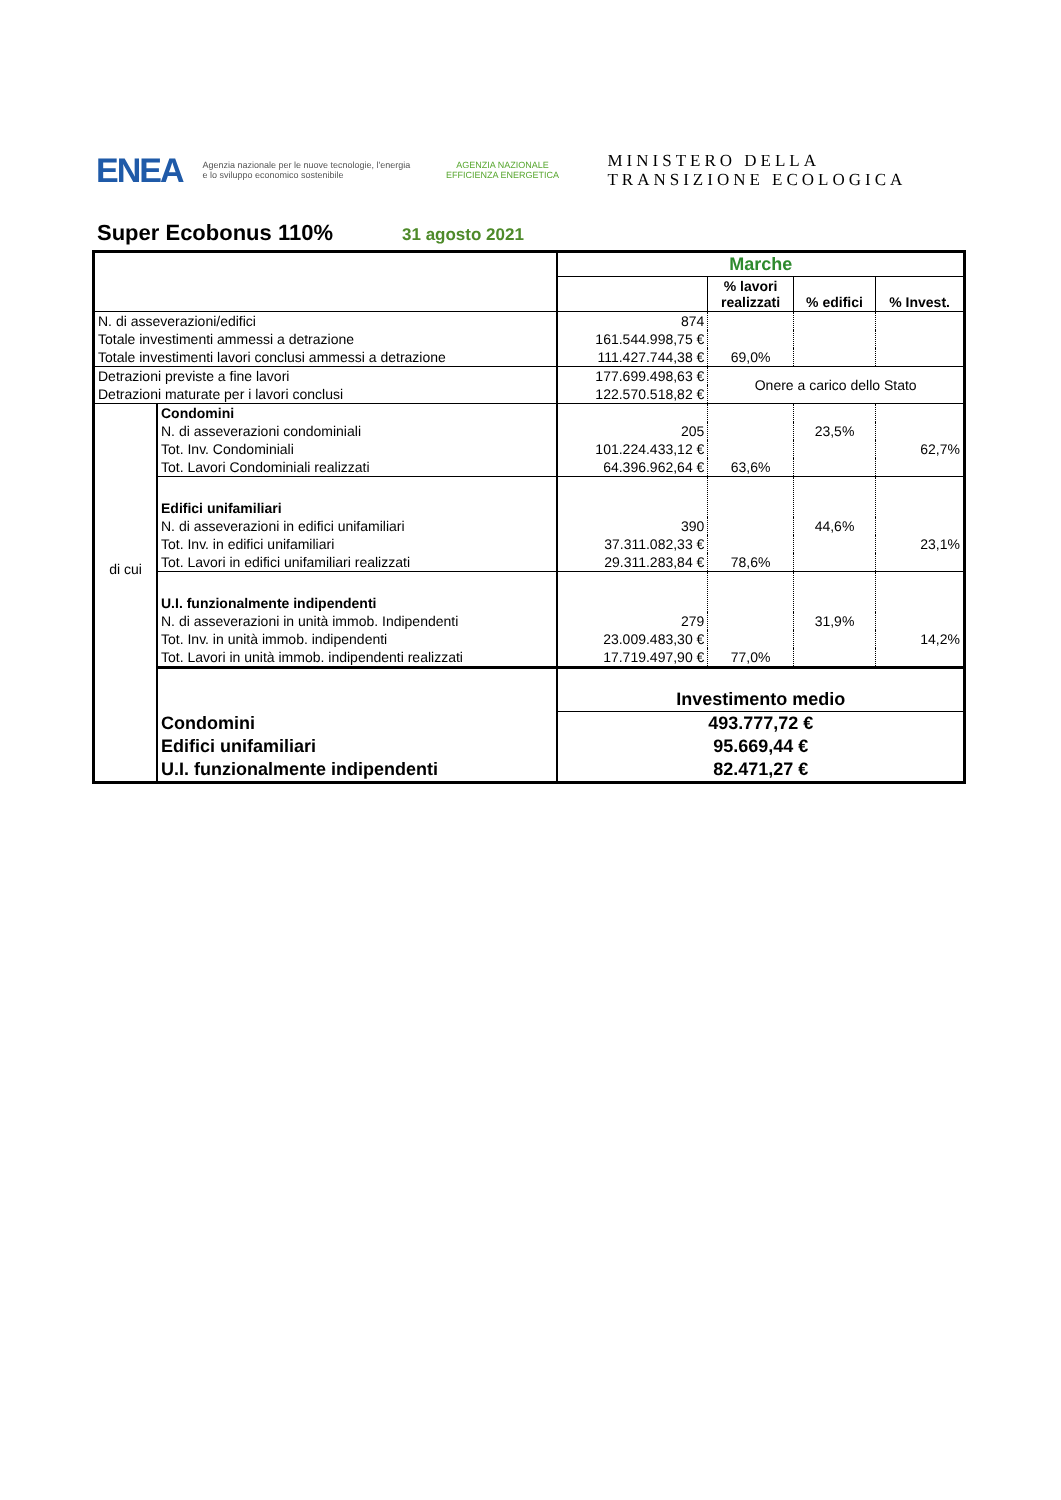ENEA
Agenzia nazionale per le nuove tecnologie, l'energia e lo sviluppo economico sostenibile
AGENZIA NAZIONALE EFFICIENZA ENERGETICA
MINISTERO DELLA
TRANSIZIONE ECOLOGICA
Super Ecobonus 110%
31 agosto 2021
| | | Marche | | | |
| | | | % lavori realizzati | % edifici | % Invest. |
| N. di asseverazioni/edifici | | 874 | | | |
| Totale investimenti ammessi a detrazione | | 161.544.998,75 € | | | |
| Totale investimenti lavori conclusi ammessi a detrazione | | 111.427.744,38 € | 69,0% | | |
| Detrazioni previste a fine lavori | | 177.699.498,63 € | Onere a carico dello Stato | | |
| Detrazioni maturate per i lavori conclusi | | 122.570.518,82 € | | | |
| di cui | Condomini | | | | |
| | N. di asseverazioni condominiali | 205 | | 23,5% | |
| | Tot. Inv. Condominiali | 101.224.433,12 € | | | 62,7% |
| | Tot. Lavori Condominiali realizzati | 64.396.962,64 € | 63,6% | | |
| | Edifici unifamiliari | | | | |
| | N. di asseverazioni in edifici unifamiliari | 390 | | 44,6% | |
| | Tot. Inv. in edifici unifamiliari | 37.311.082,33 € | | | 23,1% |
| | Tot. Lavori in edifici unifamiliari realizzati | 29.311.283,84 € | 78,6% | | |
| | U.I. funzionalmente indipendenti | | | | |
| | N. di asseverazioni in unità immob. Indipendenti | 279 | | 31,9% | |
| | Tot. Inv. in unità immob. indipendenti | 23.009.483,30 € | | | 14,2% |
| | Tot. Lavori in unità immob. indipendenti realizzati | 17.719.497,90 € | 77,0% | | |
| | | Investimento medio | | | |
| | Condomini | 493.777,72 € | | | |
| | Edifici unifamiliari | 95.669,44 € | | | |
| | U.I. funzionalmente indipendenti | 82.471,27 € | | | |